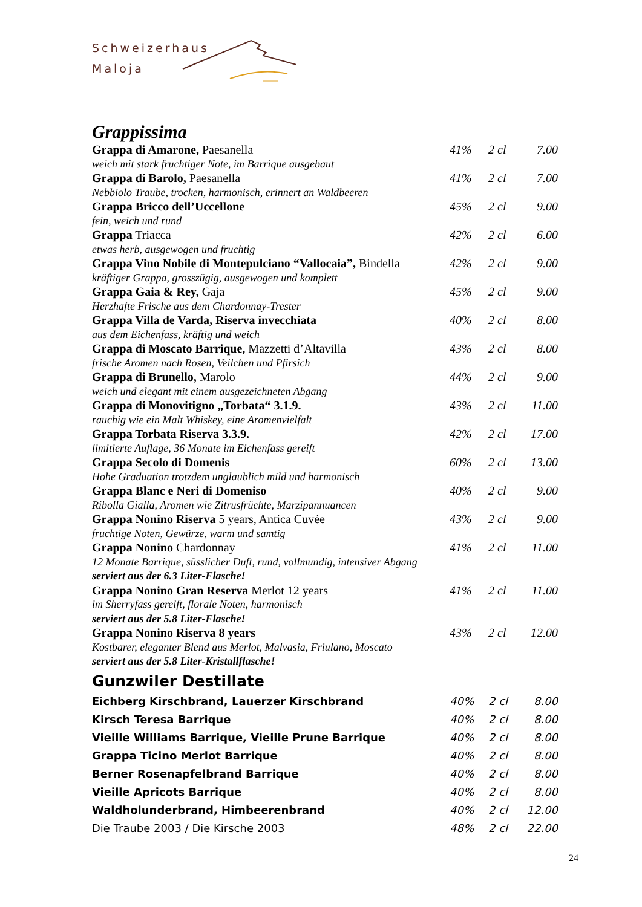Schweizerhaus
Maloja
Grappissima
| Grappa di Amarone, Paesanella | 41% | 2 cl | 7.00 |
| weich mit stark fruchtiger Note, im Barrique ausgebaut | | | |
| Grappa di Barolo, Paesanella | 41% | 2 cl | 7.00 |
| Nebbiolo Traube, trocken, harmonisch, erinnert an Waldbeeren | | | |
| Grappa Bricco dell’Uccellone | 45% | 2 cl | 9.00 |
| fein, weich und rund | | | |
| Grappa Triacca | 42% | 2 cl | 6.00 |
| etwas herb, ausgewogen und fruchtig | | | |
| Grappa Vino Nobile di Montepulciano “Vallocaia”, Bindella | 42% | 2 cl | 9.00 |
| kräftiger Grappa, grosszügig, ausgewogen und komplett | | | |
| Grappa Gaia & Rey, Gaja | 45% | 2 cl | 9.00 |
| Herzhafte Frische aus dem Chardonnay-Trester | | | |
| Grappa Villa de Varda, Riserva invecchiata | 40% | 2 cl | 8.00 |
| aus dem Eichenfass, kräftig und weich | | | |
| Grappa di Moscato Barrique, Mazzetti d’Altavilla | 43% | 2 cl | 8.00 |
| frische Aromen nach Rosen, Veilchen und Pfirsich | | | |
| Grappa di Brunello, Marolo | 44% | 2 cl | 9.00 |
| weich und elegant mit einem ausgezeichneten Abgang | | | |
| Grappa di Monovitigno „Torbata“ 3.1.9. | 43% | 2 cl | 11.00 |
| rauchig wie ein Malt Whiskey, eine Aromenvielfalt | | | |
| Grappa Torbata Riserva 3.3.9. | 42% | 2 cl | 17.00 |
| limitierte Auflage, 36 Monate im Eichenfass gereift | | | |
| Grappa Secolo di Domenis | 60% | 2 cl | 13.00 |
| Hohe Graduation trotzdem unglaublich mild und harmonisch | | | |
| Grappa Blanc e Neri di Domeniso | 40% | 2 cl | 9.00 |
| Ribolla Gialla, Aromen wie Zitrusfrüchte, Marzipannuancen | | | |
| Grappa Nonino Riserva 5 years, Antica Cuvée | 43% | 2 cl | 9.00 |
| fruchtige Noten, Gewürze, warm und samtig | | | |
| Grappa Nonino Chardonnay | 41% | 2 cl | 11.00 |
| 12 Monate Barrique, süsslicher Duft, rund, vollmundig, intensiver Abgang | | | |
| serviert aus der 6.3 Liter-Flasche! | | | |
| Grappa Nonino Gran Reserva Merlot 12 years | 41% | 2 cl | 11.00 |
| im Sherryfass gereift, florale Noten, harmonisch | | | |
| serviert aus der 5.8 Liter-Flasche! | | | |
| Grappa Nonino Riserva 8 years | 43% | 2 cl | 12.00 |
| Kostbarer, eleganter Blend aus Merlot, Malvasia, Friulano, Moscato | | | |
| serviert aus der 5.8 Liter-Kristallflasche! | | | |
Gunzwiler Destillate
| Eichberg Kirschbrand, Lauerzer Kirschbrand | 40% | 2 cl | 8.00 |
| Kirsch Teresa Barrique | 40% | 2 cl | 8.00 |
| Vieille Williams Barrique, Vieille Prune Barrique | 40% | 2 cl | 8.00 |
| Grappa Ticino Merlot Barrique | 40% | 2 cl | 8.00 |
| Berner Rosenapfelbrand Barrique | 40% | 2 cl | 8.00 |
| Vieille Apricots Barrique | 40% | 2 cl | 8.00 |
| Waldholunderbrand, Himbeerenbrand | 40% | 2 cl | 12.00 |
| Die Traube 2003 / Die Kirsche 2003 | 48% | 2 cl | 22.00 |
24